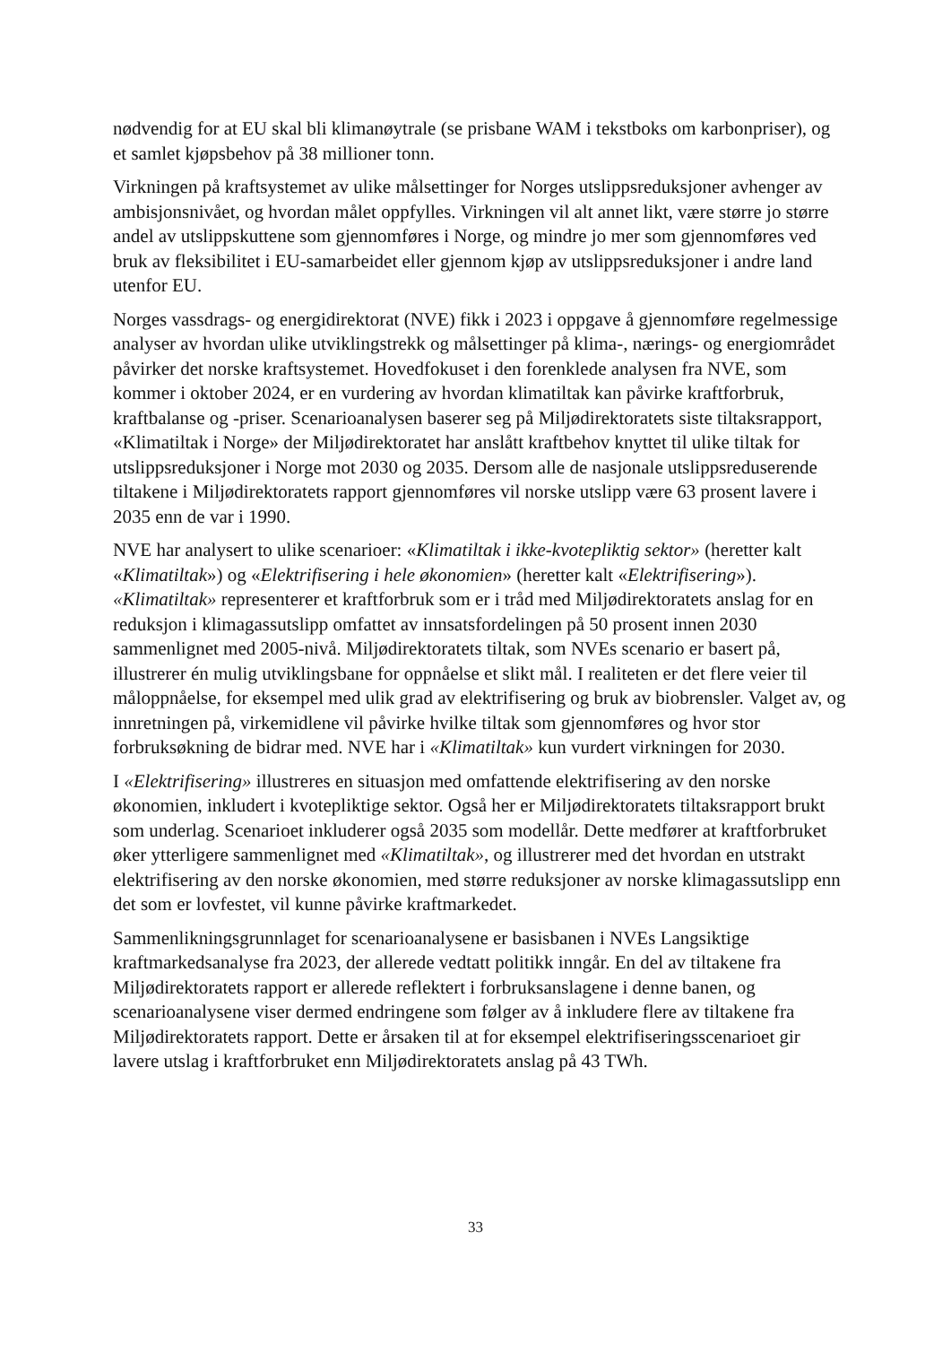nødvendig for at EU skal bli klimanøytrale (se prisbane WAM i tekstboks om karbonpriser), og et samlet kjøpsbehov på 38 millioner tonn.
Virkningen på kraftsystemet av ulike målsettinger for Norges utslippsreduksjoner avhenger av ambisjonsnivået, og hvordan målet oppfylles. Virkningen vil alt annet likt, være større jo større andel av utslippskuttene som gjennomføres i Norge, og mindre jo mer som gjennomføres ved bruk av fleksibilitet i EU-samarbeidet eller gjennom kjøp av utslippsreduksjoner i andre land utenfor EU.
Norges vassdrags- og energidirektorat (NVE) fikk i 2023 i oppgave å gjennomføre regelmessige analyser av hvordan ulike utviklingstrekk og målsettinger på klima-, nærings- og energiområdet påvirker det norske kraftsystemet. Hovedfokuset i den forenklede analysen fra NVE, som kommer i oktober 2024, er en vurdering av hvordan klimatiltak kan påvirke kraftforbruk, kraftbalanse og -priser. Scenarioanalysen baserer seg på Miljødirektoratets siste tiltaksrapport, «Klimatiltak i Norge» der Miljødirektoratet har anslått kraftbehov knyttet til ulike tiltak for utslippsreduksjoner i Norge mot 2030 og 2035. Dersom alle de nasjonale utslippsreduserende tiltakene i Miljødirektoratets rapport gjennomføres vil norske utslipp være 63 prosent lavere i 2035 enn de var i 1990.
NVE har analysert to ulike scenarioer: «Klimatiltak i ikke-kvotepliktig sektor» (heretter kalt «Klimatiltak») og «Elektrifisering i hele økonomien» (heretter kalt «Elektrifisering»). «Klimatiltak» representerer et kraftforbruk som er i tråd med Miljødirektoratets anslag for en reduksjon i klimagassutslipp omfattet av innsatsfordelingen på 50 prosent innen 2030 sammenlignet med 2005-nivå. Miljødirektoratets tiltak, som NVEs scenario er basert på, illustrerer én mulig utviklingsbane for oppnåelse et slikt mål. I realiteten er det flere veier til måloppnåelse, for eksempel med ulik grad av elektrifisering og bruk av biobrensler. Valget av, og innretningen på, virkemidlene vil påvirke hvilke tiltak som gjennomføres og hvor stor forbruksøkning de bidrar med. NVE har i «Klimatiltak» kun vurdert virkningen for 2030.
I «Elektrifisering» illustreres en situasjon med omfattende elektrifisering av den norske økonomien, inkludert i kvotepliktige sektor. Også her er Miljødirektoratets tiltaksrapport brukt som underlag. Scenarioet inkluderer også 2035 som modellår. Dette medfører at kraftforbruket øker ytterligere sammenlignet med «Klimatiltak», og illustrerer med det hvordan en utstrakt elektrifisering av den norske økonomien, med større reduksjoner av norske klimagassutslipp enn det som er lovfestet, vil kunne påvirke kraftmarkedet.
Sammenlikningsgrunnlaget for scenarioanalysene er basisbanen i NVEs Langsiktige kraftmarkedsanalyse fra 2023, der allerede vedtatt politikk inngår. En del av tiltakene fra Miljødirektoratets rapport er allerede reflektert i forbruksanslagene i denne banen, og scenarioanalysene viser dermed endringene som følger av å inkludere flere av tiltakene fra Miljødirektoratets rapport. Dette er årsaken til at for eksempel elektrifiseringsscenarioet gir lavere utslag i kraftforbruket enn Miljødirektoratets anslag på 43 TWh.
33